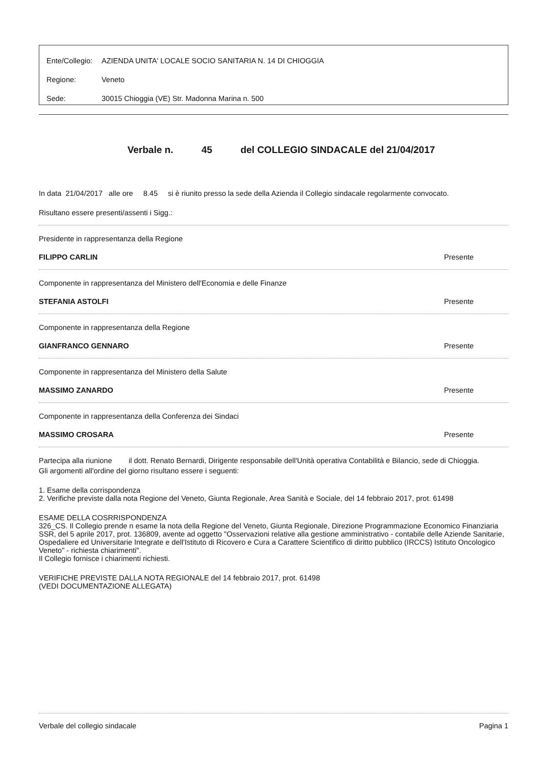Ente/Collegio: AZIENDA UNITA' LOCALE SOCIO SANITARIA N. 14 DI CHIOGGIA
Regione: Veneto
Sede: 30015 Chioggia (VE) Str. Madonna Marina n. 500
Verbale n. 45 del COLLEGIO SINDACALE del 21/04/2017
In data 21/04/2017 alle ore 8.45 si è riunito presso la sede della Azienda il Collegio sindacale regolarmente convocato.
Risultano essere presenti/assenti i Sigg.:
Presidente in rappresentanza della Regione
FILIPPO CARLIN Presente
Componente in rappresentanza del Ministero dell'Economia e delle Finanze
STEFANIA ASTOLFI Presente
Componente in rappresentanza della Regione
GIANFRANCO GENNARO Presente
Componente in rappresentanza del Ministero della Salute
MASSIMO ZANARDO Presente
Componente in rappresentanza della Conferenza dei Sindaci
MASSIMO CROSARA Presente
Partecipa alla riunione il dott. Renato Bernardi, Dirigente responsabile dell'Unità operativa Contabilità e Bilancio, sede di Chioggia.
Gli argomenti all'ordine del giorno risultano essere i seguenti:
1. Esame della corrispondenza
2. Verifiche previste dalla nota Regione del Veneto, Giunta Regionale, Area Sanità e Sociale, del 14 febbraio 2017, prot. 61498
ESAME DELLA COSRRISPONDENZA
326_CS. Il Collegio prende n esame la nota della Regione del Veneto, Giunta Regionale, Direzione Programmazione Economico Finanziaria SSR, del 5 aprile 2017, prot. 136809, avente ad oggetto "Osservazioni relative alla gestione amministrativo - contabile delle Aziende Sanitarie, Ospedaliere ed Universitarie Integrate e dell'Istituto di Ricovero e Cura a Carattere Scientifico di diritto pubblico (IRCCS) Istituto Oncologico Veneto" - richiesta chiarimenti".
Il Collegio fornisce i chiarimenti richiesti.
VERIFICHE PREVISTE DALLA NOTA REGIONALE del 14 febbraio 2017, prot. 61498
(VEDI DOCUMENTAZIONE ALLEGATA)
Verbale del collegio sindacale Pagina 1